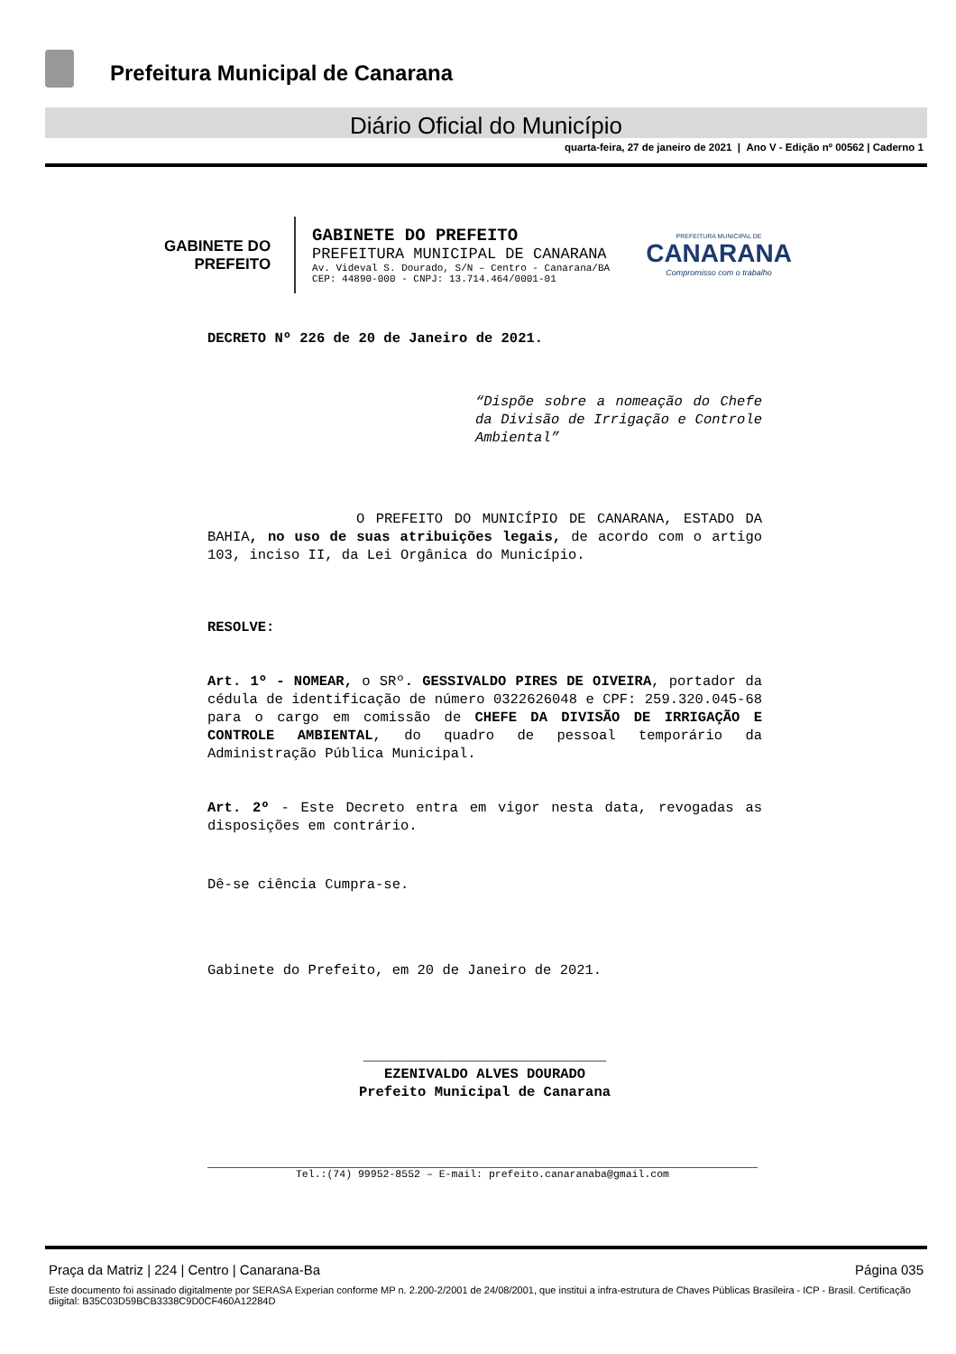Prefeitura Municipal de Canarana
Diário Oficial do Município
quarta-feira, 27 de janeiro de 2021 | Ano V - Edição nº 00562 | Caderno 1
GABINETE DO
PREFEITO
GABINETE DO PREFEITO
PREFEITURA MUNICIPAL DE CANARANA
Av. Videval S. Dourado, S/N – Centro - Canarana/BA
CEP: 44890-000 - CNPJ: 13.714.464/0001-01
PREFEITURA MUNICIPAL DE
CANARANA
Compromisso com o trabalho
DECRETO Nº 226 de 20 de Janeiro de 2021.
“Dispõe sobre a nomeação do Chefe da Divisão de Irrigação e Controle Ambiental”
O PREFEITO DO MUNICÍPIO DE CANARANA, ESTADO DA BAHIA, no uso de suas atribuições legais, de acordo com o artigo 103, inciso II, da Lei Orgânica do Município.
RESOLVE:
Art. 1º - NOMEAR, o SRº. GESSIVALDO PIRES DE OIVEIRA, portador da cédula de identificação de número 0322626048 e CPF: 259.320.045-68 para o cargo em comissão de CHEFE DA DIVISÃO DE IRRIGAÇÃO E CONTROLE AMBIENTAL, do quadro de pessoal temporário da Administração Pública Municipal.
Art. 2º - Este Decreto entra em vigor nesta data, revogadas as disposições em contrário.
Dê-se ciência Cumpra-se.
Gabinete do Prefeito, em 20 de Janeiro de 2021.
_____________________________
EZENIVALDO ALVES DOURADO
Prefeito Municipal de Canarana
Tel.:(74) 99952-8552 – E-mail: prefeito.canaranaba@gmail.com
Praça da Matriz | 224 | Centro | Canarana-Ba Página 035
Este documento foi assinado digitalmente por SERASA Experian conforme MP n. 2.200-2/2001 de 24/08/2001, que institui a infra-estrutura de Chaves Públicas Brasileira - ICP - Brasil. Certificação diigital: B35C03D59BCB3338C9D0CF460A12284D